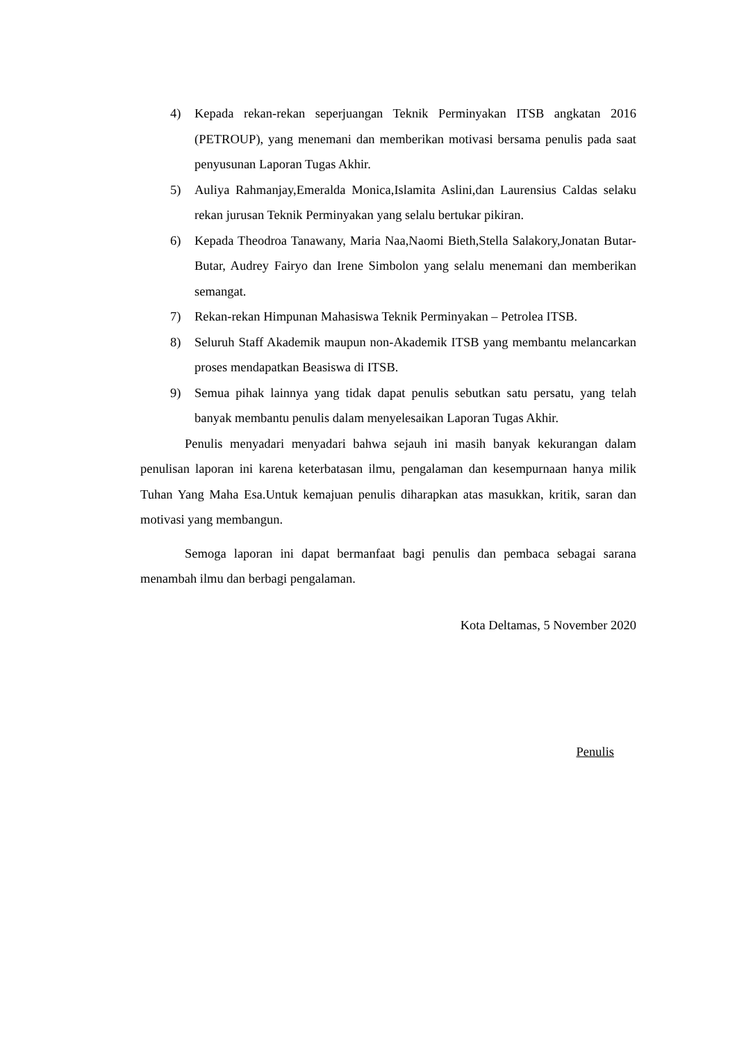4) Kepada rekan-rekan seperjuangan Teknik Perminyakan ITSB angkatan 2016 (PETROUP), yang menemani dan memberikan motivasi bersama penulis pada saat penyusunan Laporan Tugas Akhir.
5) Auliya Rahmanjay,Emeralda Monica,Islamita Aslini,dan Laurensius Caldas selaku rekan jurusan Teknik Perminyakan yang selalu bertukar pikiran.
6) Kepada Theodroa Tanawany, Maria Naa,Naomi Bieth,Stella Salakory,Jonatan Butar-Butar, Audrey Fairyo dan Irene Simbolon yang selalu menemani dan memberikan semangat.
7) Rekan-rekan Himpunan Mahasiswa Teknik Perminyakan – Petrolea ITSB.
8) Seluruh Staff Akademik maupun non-Akademik ITSB yang membantu melancarkan proses mendapatkan Beasiswa di ITSB.
9) Semua pihak lainnya yang tidak dapat penulis sebutkan satu persatu, yang telah banyak membantu penulis dalam menyelesaikan Laporan Tugas Akhir.
Penulis menyadari menyadari bahwa sejauh ini masih banyak kekurangan dalam penulisan laporan ini karena keterbatasan ilmu, pengalaman dan kesempurnaan hanya milik Tuhan Yang Maha Esa.Untuk kemajuan penulis diharapkan atas masukkan, kritik, saran dan motivasi yang membangun.
Semoga laporan ini dapat bermanfaat bagi penulis dan pembaca sebagai sarana menambah ilmu dan berbagi pengalaman.
Kota Deltamas, 5 November 2020
Penulis